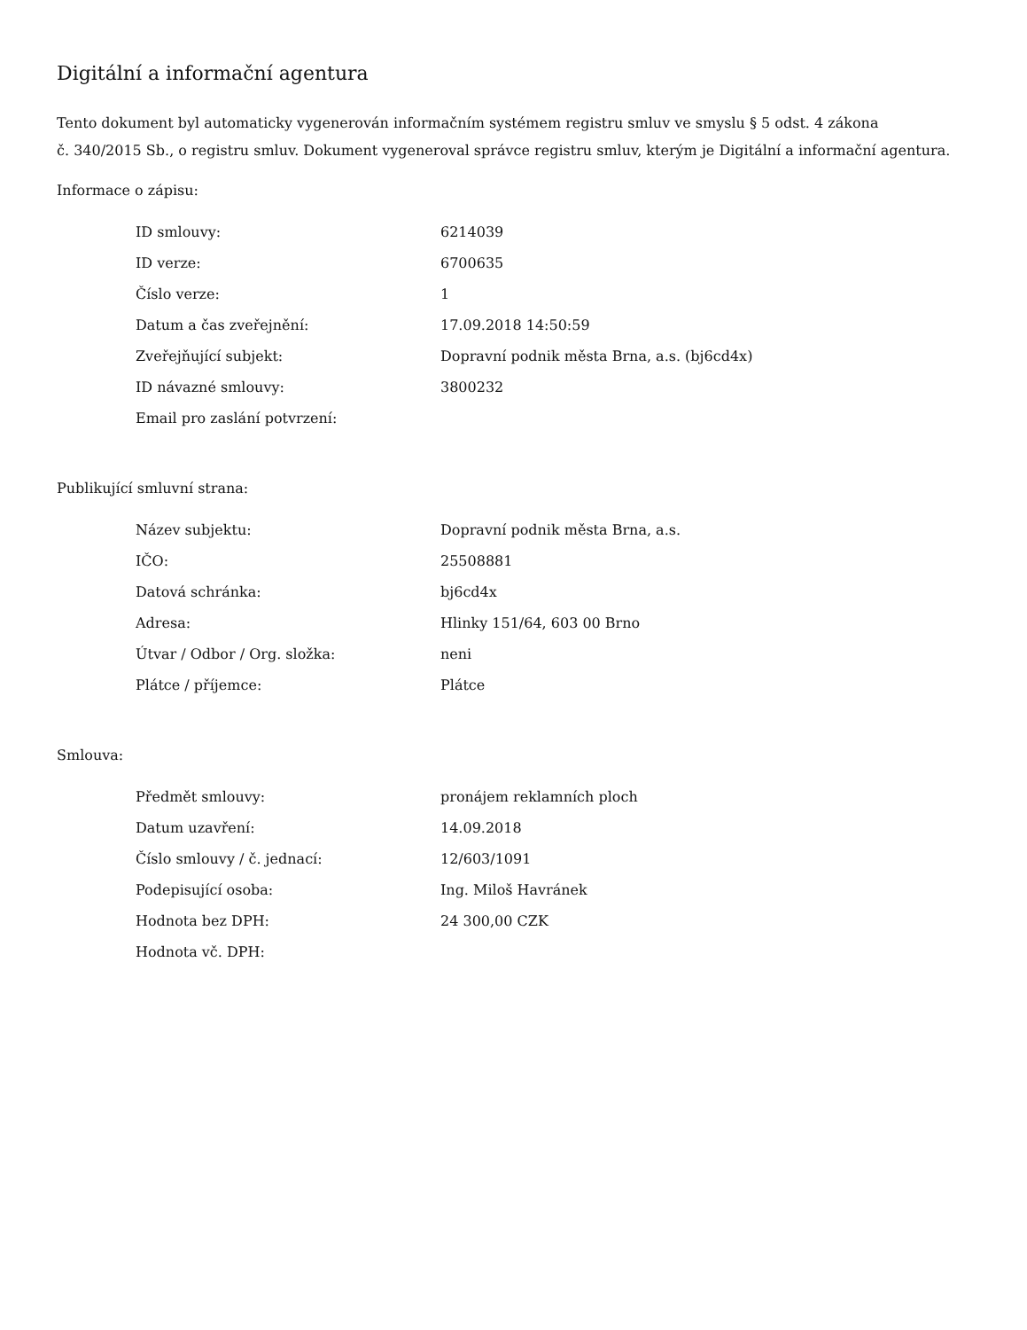Digitální a informační agentura
Tento dokument byl automaticky vygenerován informačním systémem registru smluv ve smyslu § 5 odst. 4 zákona
č. 340/2015 Sb., o registru smluv. Dokument vygeneroval správce registru smluv, kterým je Digitální a informační agentura.
Informace o zápisu:
| ID smlouvy: | 6214039 |
| ID verze: | 6700635 |
| Číslo verze: | 1 |
| Datum a čas zveřejnění: | 17.09.2018 14:50:59 |
| Zveřejňující subjekt: | Dopravní podnik města Brna, a.s. (bj6cd4x) |
| ID návazné smlouvy: | 3800232 |
| Email pro zaslání potvrzení: | |
Publikující smluvní strana:
| Název subjektu: | Dopravní podnik města Brna, a.s. |
| IČO: | 25508881 |
| Datová schránka: | bj6cd4x |
| Adresa: | Hlinky 151/64, 603 00 Brno |
| Útvar / Odbor / Org. složka: | neni |
| Plátce / příjemce: | Plátce |
Smlouva:
| Předmět smlouvy: | pronájem reklamních ploch |
| Datum uzavření: | 14.09.2018 |
| Číslo smlouvy / č. jednací: | 12/603/1091 |
| Podepisující osoba: | Ing. Miloš Havránek |
| Hodnota bez DPH: | 24 300,00 CZK |
| Hodnota vč. DPH: | |